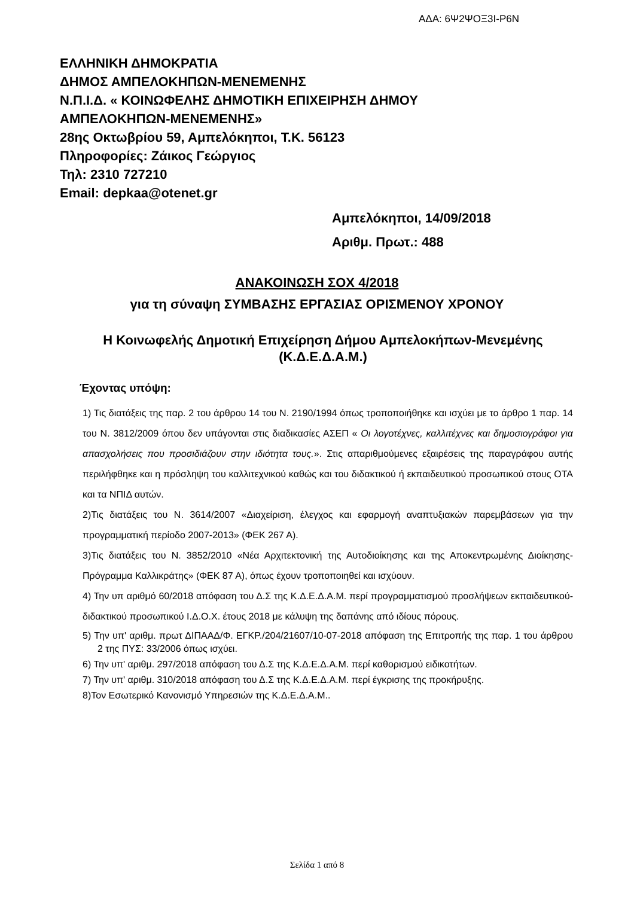ΑΔΑ: 6Ψ2ΨΟΞ3Ι-Ρ6Ν
ΕΛΛΗΝΙΚΗ ΔΗΜΟΚΡΑΤΙΑ
ΔΗΜΟΣ ΑΜΠΕΛΟΚΗΠΩΝ-ΜΕΝΕΜΕΝΗΣ
Ν.Π.Ι.Δ. « ΚΟΙΝΩΦΕΛΗΣ ΔΗΜΟΤΙΚΗ ΕΠΙΧΕΙΡΗΣΗ ΔΗΜΟΥ
ΑΜΠΕΛΟΚΗΠΩΝ-ΜΕΝΕΜΕΝΗΣ»
28ης Οκτωβρίου 59, Αμπελόκηποι, Τ.Κ. 56123
Πληροφορίες: Ζάικος Γεώργιος
Τηλ: 2310 727210
Email: depkaa@otenet.gr
Αμπελόκηποι, 14/09/2018
Αριθμ. Πρωτ.: 488
ΑΝΑΚΟΙΝΩΣΗ ΣΟΧ 4/2018
για τη σύναψη ΣΥΜΒΑΣΗΣ ΕΡΓΑΣΙΑΣ ΟΡΙΣΜΕΝΟΥ ΧΡΟΝΟΥ
Η Κοινωφελής Δημοτική Επιχείρηση Δήμου Αμπελοκήπων-Μενεμένης (Κ.Δ.Ε.Δ.Α.Μ.)
Έχοντας υπόψη:
1) Τις διατάξεις της παρ. 2 του άρθρου 14 του Ν. 2190/1994 όπως τροποποιήθηκε και ισχύει με το άρθρο 1 παρ. 14 του Ν. 3812/2009 όπου δεν υπάγονται στις διαδικασίες ΑΣΕΠ « Οι λογοτέχνες, καλλιτέχνες και δημοσιογράφοι για απασχολήσεις που προσιδιάζουν στην ιδιότητα τους.». Στις απαριθμούμενες εξαιρέσεις της παραγράφου αυτής περιλήφθηκε και η πρόσληψη του καλλιτεχνικού καθώς και του διδακτικού ή εκπαιδευτικού προσωπικού στους ΟΤΑ και τα ΝΠΙΔ αυτών.
2)Τις διατάξεις του Ν. 3614/2007 «Διαχείριση, έλεγχος και εφαρμογή αναπτυξιακών παρεμβάσεων για την προγραμματική περίοδο 2007-2013» (ΦΕΚ 267 Α).
3)Τις διατάξεις του Ν. 3852/2010 «Νέα Αρχιτεκτονική της Αυτοδιοίκησης και της Αποκεντρωμένης Διοίκησης- Πρόγραμμα Καλλικράτης» (ΦΕΚ 87 Α), όπως έχουν τροποποιηθεί και ισχύουν.
4) Την υπ αριθμό 60/2018 απόφαση του Δ.Σ της Κ.Δ.Ε.Δ.Α.Μ. περί προγραμματισμού προσλήψεων εκπαιδευτικού-διδακτικού προσωπικού Ι.Δ.Ο.Χ. έτους 2018 με κάλυψη της δαπάνης από ιδίους πόρους.
5) Την υπ' αριθμ. πρωτ ΔΙΠΑΑΔ/Φ. ΕΓΚΡ./204/21607/10-07-2018 απόφαση της Επιτροπής της παρ. 1 του άρθρου 2 της ΠΥΣ: 33/2006 όπως ισχύει.
6) Την υπ' αριθμ. 297/2018 απόφαση του Δ.Σ της Κ.Δ.Ε.Δ.Α.Μ. περί καθορισμού ειδικοτήτων.
7) Την υπ' αριθμ. 310/2018 απόφαση του Δ.Σ της Κ.Δ.Ε.Δ.Α.Μ. περί έγκρισης της προκήρυξης.
8)Τον Εσωτερικό Κανονισμό Υπηρεσιών της Κ.Δ.Ε.Δ.Α.Μ..
Σελίδα 1 από 8